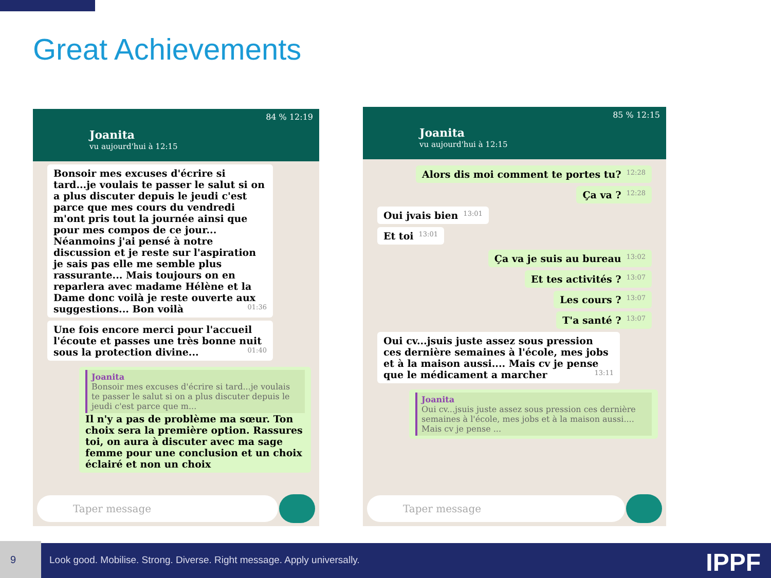Great Achievements
84 % 12:19
Joanita
vu aujourd'hui à 12:15
Bonsoir mes excuses d'écrire si tard...je voulais te passer le salut si on a plus discuter depuis le jeudi c'est parce que mes cours du vendredi m'ont pris tout la journée ainsi que pour mes compos de ce jour... Néanmoins j'ai pensé à notre discussion et je reste sur l'aspiration je sais pas elle me semble plus rassurante... Mais toujours on en reparlera avec madame Hélène et la Dame donc voilà je reste ouverte aux suggestions... Bon voilà 01:36
Une fois encore merci pour l'accueil l'écoute et passes une très bonne nuit sous la protection divine... 01:40
Joanita
Bonsoir mes excuses d'écrire si tard...je voulais te passer le salut si on a plus discuter depuis le jeudi c'est parce que m...
Il n'y a pas de problème ma sœur. Ton choix sera la première option. Rassures toi, on aura à discuter avec ma sage femme pour une conclusion et un choix éclairé et non un choix
Taper message
85 % 12:15
Joanita
vu aujourd'hui à 12:15
Alors dis moi comment te portes tu? 12:28
Ça va ? 12:28
Oui jvais bien 13:01
Et toi 13:01
Ça va je suis au bureau 13:02
Et tes activités ? 13:07
Les cours ? 13:07
T'a santé ? 13:07
Oui cv...jsuis juste assez sous pression ces dernière semaines à l'école, mes jobs et à la maison aussi.... Mais cv je pense que le médicament a marcher 13:11
Joanita
Oui cv...jsuis juste assez sous pression ces dernière semaines à l'école, mes jobs et à la maison aussi.... Mais cv je pense ...
Taper message
9
Look good. Mobilise. Strong. Diverse. Right message. Apply universally.
IPPF